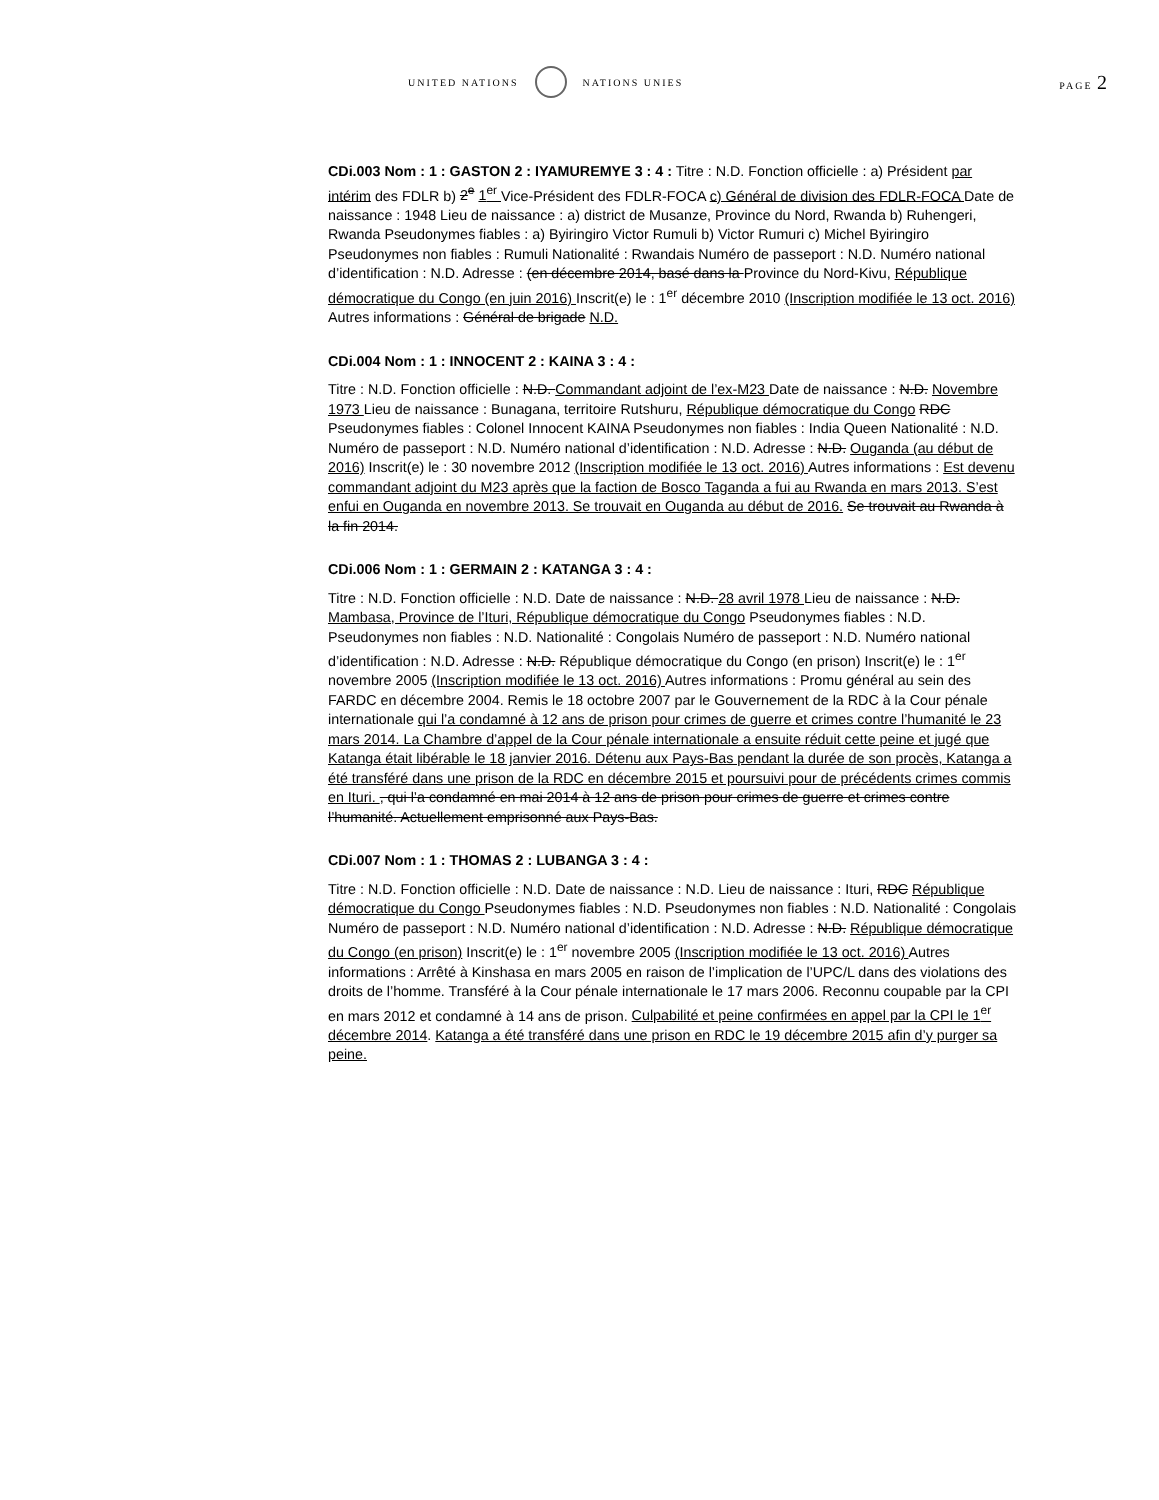UNITED NATIONS NATIONS UNIES PAGE 2
CDi.003 Nom : 1 : GASTON 2 : IYAMUREMYE 3 : 4 : Titre : N.D. Fonction officielle : a) Président par intérim des FDLR b) 2<sup>e</sup> 1<sup>er</sup> Vice-Président des FDLR-FOCA c) Général de division des FDLR-FOCA Date de naissance : 1948 Lieu de naissance : a) district de Musanze, Province du Nord, Rwanda b) Ruhengeri, Rwanda Pseudonymes fiables : a) Byiringiro Victor Rumuli b) Victor Rumuri c) Michel Byiringiro Pseudonymes non fiables : Rumuli Nationalité : Rwandais Numéro de passeport : N.D. Numéro national d’identification : N.D. Adresse : (en décembre 2014, basé dans la Province du Nord-Kivu, République démocratique du Congo (en juin 2016) Inscrit(e) le : 1<sup>er</sup> décembre 2010 (Inscription modifiée le 13 oct. 2016) Autres informations : Général de brigade N.D.
CDi.004 Nom : 1 : INNOCENT 2 : KAINA 3 : 4 :
Titre : N.D. Fonction officielle : N.D. Commandant adjoint de l’ex-M23 Date de naissance : N.D. Novembre 1973 Lieu de naissance : Bunagana, territoire Rutshuru, République démocratique du Congo RDC Pseudonymes fiables : Colonel Innocent KAINA Pseudonymes non fiables : India Queen Nationalité : N.D. Numéro de passeport : N.D. Numéro national d’identification : N.D. Adresse : N.D. Ouganda (au début de 2016) Inscrit(e) le : 30 novembre 2012 (Inscription modifiée le 13 oct. 2016) Autres informations : Est devenu commandant adjoint du M23 après que la faction de Bosco Taganda a fui au Rwanda en mars 2013. S’est enfui en Ouganda en novembre 2013. Se trouvait en Ouganda au début de 2016. Se trouvait au Rwanda à la fin 2014.
CDi.006 Nom : 1 : GERMAIN 2 : KATANGA 3 : 4 :
Titre : N.D. Fonction officielle : N.D. Date de naissance : N.D. 28 avril 1978 Lieu de naissance : N.D. Mambasa, Province de l’Ituri, République démocratique du Congo Pseudonymes fiables : N.D. Pseudonymes non fiables : N.D. Nationalité : Congolais Numéro de passeport : N.D. Numéro national d’identification : N.D. Adresse : N.D. République démocratique du Congo (en prison) Inscrit(e) le : 1<sup>er</sup> novembre 2005 (Inscription modifiée le 13 oct. 2016) Autres informations : Promu général au sein des FARDC en décembre 2004. Remis le 18 octobre 2007 par le Gouvernement de la RDC à la Cour pénale internationale qui l’a condamné à 12 ans de prison pour crimes de guerre et crimes contre l’humanité le 23 mars 2014. La Chambre d’appel de la Cour pénale internationale a ensuite réduit cette peine et jugé que Katanga était libérable le 18 janvier 2016. Détenu aux Pays-Bas pendant la durée de son procès, Katanga a été transféré dans une prison de la RDC en décembre 2015 et poursuivi pour de précédents crimes commis en Ituri. , qui l’a condamné en mai 2014 à 12 ans de prison pour crimes de guerre et crimes contre l’humanité. Actuellement emprisonné aux Pays-Bas.
CDi.007 Nom : 1 : THOMAS 2 : LUBANGA 3 : 4 :
Titre : N.D. Fonction officielle : N.D. Date de naissance : N.D. Lieu de naissance : Ituri, RDC République démocratique du Congo Pseudonymes fiables : N.D. Pseudonymes non fiables : N.D. Nationalité : Congolais Numéro de passeport : N.D. Numéro national d’identification : N.D. Adresse : N.D. République démocratique du Congo (en prison) Inscrit(e) le : 1<sup>er</sup> novembre 2005 (Inscription modifiée le 13 oct. 2016) Autres informations : Arrêté à Kinshasa en mars 2005 en raison de l’implication de l’UPC/L dans des violations des droits de l’homme. Transféré à la Cour pénale internationale le 17 mars 2006. Reconnu coupable par la CPI en mars 2012 et condamné à 14 ans de prison. Culpabilité et peine confirmées en appel par la CPI le 1<sup>er</sup> décembre 2014. Katanga a été transféré dans une prison en RDC le 19 décembre 2015 afin d’y purger sa peine.